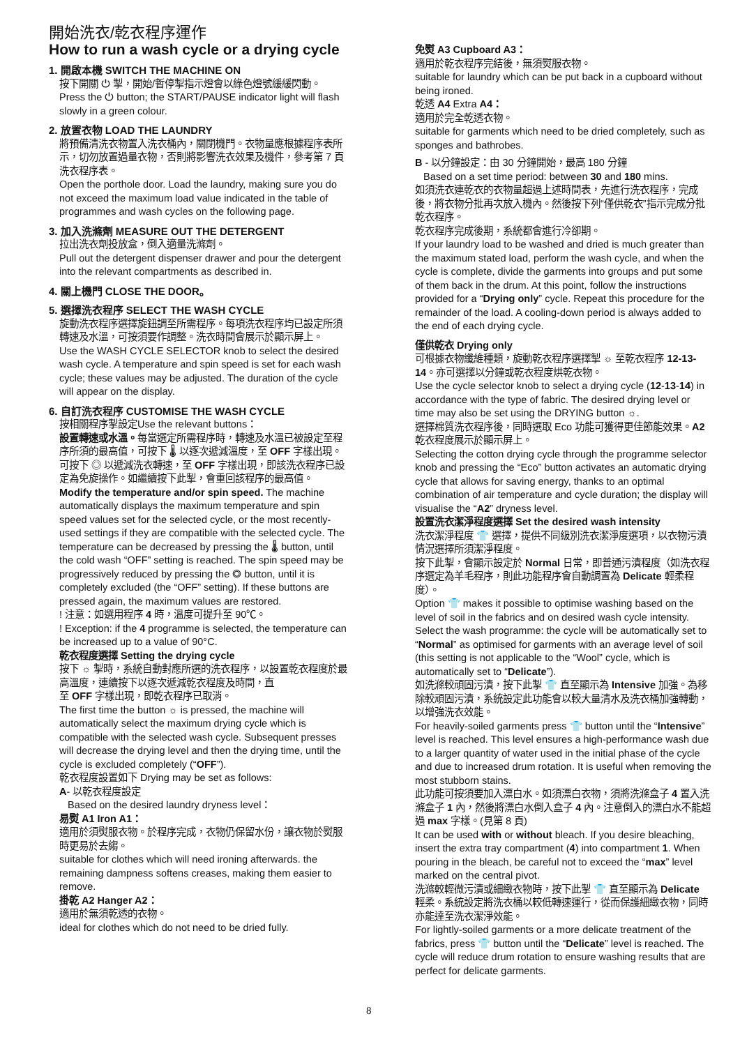開始洗衣/乾衣程序運作
How to run a wash cycle or a drying cycle
1. 開啟本機 SWITCH THE MACHINE ON
按下開關 ⏻ 掣，開始/暫停掣指示燈會以綠色燈號緩緩閃動。
Press the ⏻ button; the START/PAUSE indicator light will flash slowly in a green colour.
2. 放置衣物 LOAD THE LAUNDRY
將預備清洗衣物置入洗衣桶內，關閉機門。衣物量應根據程序表所示，切勿放置過量衣物，否則將影響洗衣效果及機件，參考第 7 頁洗衣程序表。
Open the porthole door. Load the laundry, making sure you do not exceed the maximum load value indicated in the table of programmes and wash cycles on the following page.
3. 加入洗滌劑 MEASURE OUT THE DETERGENT
拉出洗衣劑投放盒，倒入適量洗滌劑。
Pull out the detergent dispenser drawer and pour the detergent into the relevant compartments as described in.
4. 關上機門 CLOSE THE DOOR。
5. 選擇洗衣程序 SELECT THE WASH CYCLE
旋動洗衣程序選擇旋鈕調至所需程序。每項洗衣程序均已設定所須轉速及水溫，可按須要作調整。洗衣時間會展示於顯示屏上。
Use the WASH CYCLE SELECTOR knob to select the desired wash cycle. A temperature and spin speed is set for each wash cycle; these values may be adjusted. The duration of the cycle will appear on the display.
6. 自訂洗衣程序 CUSTOMISE THE WASH CYCLE
按相關程序掣設定Use the relevant buttons：
設置轉速或水溫。每當選定所需程序時，轉速及水溫已被設定至程序所須的最高值，可按下 🌡 以逐次遞減溫度，至 OFF 字樣出現。
可按下 ◎ 以遞減洗衣轉速，至 OFF 字樣出現，即該洗衣程序已設定為免旋操作。如繼續按下此掣，會重回該程序的最高值。
Modify the temperature and/or spin speed. The machine automatically displays the maximum temperature and spin speed values set for the selected cycle, or the most recently-used settings if they are compatible with the selected cycle. The temperature can be decreased by pressing the 🌡 button, until the cold wash “OFF” setting is reached. The spin speed may be progressively reduced by pressing the ◎ button, until it is completely excluded (the “OFF” setting). If these buttons are pressed again, the maximum values are restored.
! 注意：如選用程序 4 時，溫度可提升至 90℃。
! Exception: if the 4 programme is selected, the temperature can be increased up to a value of 90°C.
乾衣程度選擇 Setting the drying cycle
按下 ☼ 掣時，系統自動對應所選的洗衣程序，以設置乾衣程度於最高溫度，連續按下以逐次遞減乾衣程度及時間，直
至 OFF 字樣出現，即乾衣程序已取消。
The first time the button ☼ is pressed, the machine will automatically select the maximum drying cycle which is compatible with the selected wash cycle. Subsequent presses will decrease the drying level and then the drying time, until the cycle is excluded completely (“OFF”).
乾衣程度設置如下 Drying may be set as follows:
A- 以乾衣程度設定
Based on the desired laundry dryness level：
易熨 A1 Iron A1：
適用於須熨服衣物。於程序完成，衣物仍保留水份，讓衣物於熨服時更易於去縐。
suitable for clothes which will need ironing afterwards. the remaining dampness softens creases, making them easier to remove.
掛乾 A2 Hanger A2：
適用於無須乾透的衣物。
ideal for clothes which do not need to be dried fully.
免熨 A3 Cupboard A3：
適用於乾衣程序完結後，無須熨服衣物。
suitable for laundry which can be put back in a cupboard without being ironed.
乾透 A4 Extra A4：
適用於完全乾透衣物。
suitable for garments which need to be dried completely, such as sponges and bathrobes.
B - 以分鐘設定：由 30 分鐘開始，最高 180 分鐘
Based on a set time period: between 30 and 180 mins.
如須洗衣連乾衣的衣物量超過上述時間表，先進行洗衣程序，完成後，將衣物分批再次放入機內。然後按下列“僅供乾衣”指示完成分批乾衣程序。
乾衣程序完成後期，系統都會進行冷卻期。
If your laundry load to be washed and dried is much greater than the maximum stated load, perform the wash cycle, and when the cycle is complete, divide the garments into groups and put some of them back in the drum. At this point, follow the instructions provided for a “Drying only” cycle. Repeat this procedure for the remainder of the load. A cooling-down period is always added to the end of each drying cycle.
僅供乾衣 Drying only
可根據衣物纖維種類，旋動乾衣程序選擇掣 ☼ 至乾衣程序 12-13-14。亦可選擇以分鐘或乾衣程度烘乾衣物。
Use the cycle selector knob to select a drying cycle (12-13-14) in accordance with the type of fabric. The desired drying level or time may also be set using the DRYING button ☼.
選擇棉質洗衣程序後，同時選取 Eco 功能可獲得更佳節能效果。A2 乾衣程度展示於顯示屏上。
Selecting the cotton drying cycle through the programme selector knob and pressing the “Eco” button activates an automatic drying cycle that allows for saving energy, thanks to an optimal combination of air temperature and cycle duration; the display will visualise the “A2” dryness level.
設置洗衣潔淨程度選擇 Set the desired wash intensity
洗衣潔淨程度 👕 選擇，提供不同級別洗衣潔淨度選項，以衣物污漬情況選擇所須潔淨程度。
按下此掣，會顯示設定於 Normal 日常，即普通污漬程度（如洗衣程序選定為羊毛程序，則此功能程序會自動調置為 Delicate 輕柔程度）。
Option 👕 makes it possible to optimise washing based on the level of soil in the fabrics and on desired wash cycle intensity.
Select the wash programme: the cycle will be automatically set to “Normal” as optimised for garments with an average level of soil (this setting is not applicable to the “Wool” cycle, which is automatically set to “Delicate”).
如洗滌較頑固污漬，按下此掣 👕 直至顯示為 Intensive 加強。為移除較頑固污漬，系統設定此功能會以較大量清水及洗衣桶加強轉動，以增強洗衣效能。
For heavily-soiled garments press 👕 button until the “Intensive” level is reached. This level ensures a high-performance wash due to a larger quantity of water used in the initial phase of the cycle and due to increased drum rotation. It is useful when removing the most stubborn stains.
此功能可按須要加入漂白水。如須漂白衣物，須將洗滌盒子 4 置入洗滌盒子 1 內，然後將漂白水倒入盒子 4 內。注意倒入的漂白水不能超過 max 字樣。(見第 8 頁)
It can be used with or without bleach. If you desire bleaching, insert the extra tray compartment (4) into compartment 1. When pouring in the bleach, be careful not to exceed the “max” level marked on the central pivot.
洗滌較輕微污漬或細緻衣物時，按下此掣 👕 直至顯示為 Delicate 輕柔。系統設定將洗衣桶以較低轉速運行，從而保護細緻衣物，同時亦能達至洗衣潔淨效能。
For lightly-soiled garments or a more delicate treatment of the fabrics, press 👕 button until the “Delicate” level is reached. The cycle will reduce drum rotation to ensure washing results that are perfect for delicate garments.
8